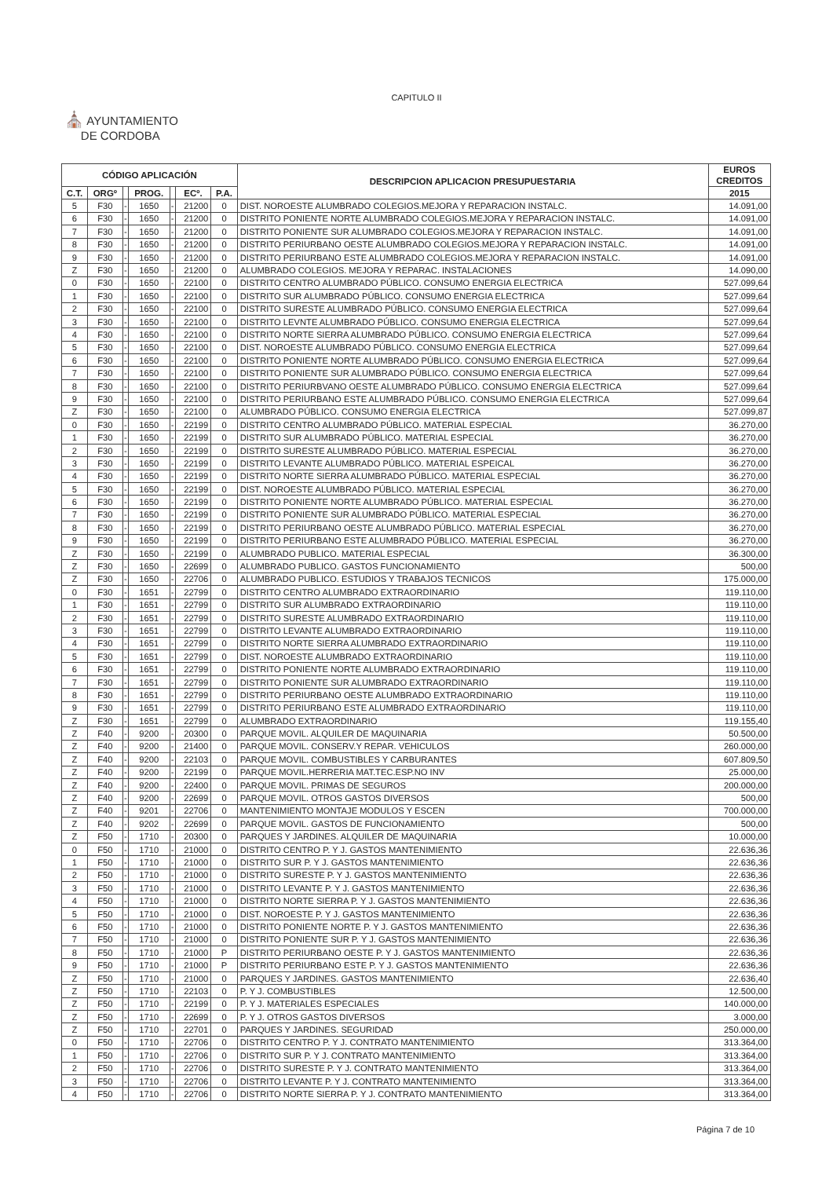CAPITULO II
⛪ AYUNTAMIENTO
DE CORDOBA
| CÓDIGO APLICACIÓN | | | | | | | DESCRIPCION APLICACION PRESUPUESTARIA | EUROS CREDITOS |
| --- | --- | --- | --- | --- | --- | --- | --- | --- |
| C.T. | ORGº | | PROG. | | ECº. | P.A. | | 2015 |
| 5 | F30 | - | 1650 | - | 21200 | 0 | DIST. NOROESTE ALUMBRADO COLEGIOS.MEJORA Y REPARACION INSTALC. | 14.091,00 |
| 6 | F30 | - | 1650 | - | 21200 | 0 | DISTRITO PONIENTE NORTE ALUMBRADO COLEGIOS.MEJORA Y REPARACION INSTALC. | 14.091,00 |
| 7 | F30 | - | 1650 | - | 21200 | 0 | DISTRITO PONIENTE SUR ALUMBRADO COLEGIOS.MEJORA Y REPARACION INSTALC. | 14.091,00 |
| 8 | F30 | - | 1650 | - | 21200 | 0 | DISTRITO PERIURBANO OESTE ALUMBRADO COLEGIOS.MEJORA Y REPARACION INSTALC. | 14.091,00 |
| 9 | F30 | - | 1650 | - | 21200 | 0 | DISTRITO PERIURBANO ESTE ALUMBRADO COLEGIOS.MEJORA Y REPARACION INSTALC. | 14.091,00 |
| Z | F30 | - | 1650 | - | 21200 | 0 | ALUMBRADO COLEGIOS. MEJORA Y REPARAC. INSTALACIONES | 14.090,00 |
| 0 | F30 | - | 1650 | - | 22100 | 0 | DISTRITO CENTRO ALUMBRADO PÚBLICO. CONSUMO ENERGIA ELECTRICA | 527.099,64 |
| 1 | F30 | - | 1650 | - | 22100 | 0 | DISTRITO SUR ALUMBRADO PÚBLICO. CONSUMO ENERGIA ELECTRICA | 527.099,64 |
| 2 | F30 | - | 1650 | - | 22100 | 0 | DISTRITO SURESTE ALUMBRADO PÚBLICO. CONSUMO ENERGIA ELECTRICA | 527.099,64 |
| 3 | F30 | - | 1650 | - | 22100 | 0 | DISTRITO LEVNTE ALUMBRADO PÚBLICO. CONSUMO ENERGIA ELECTRICA | 527.099,64 |
| 4 | F30 | - | 1650 | - | 22100 | 0 | DISTRITO NORTE SIERRA ALUMBRADO PÚBLICO. CONSUMO ENERGIA ELECTRICA | 527.099,64 |
| 5 | F30 | - | 1650 | - | 22100 | 0 | DIST. NOROESTE ALUMBRADO PÚBLICO. CONSUMO ENERGIA ELECTRICA | 527.099,64 |
| 6 | F30 | - | 1650 | - | 22100 | 0 | DISTRITO PONIENTE NORTE ALUMBRADO PÚBLICO. CONSUMO ENERGIA ELECTRICA | 527.099,64 |
| 7 | F30 | - | 1650 | - | 22100 | 0 | DISTRITO PONIENTE SUR ALUMBRADO PÚBLICO. CONSUMO ENERGIA ELECTRICA | 527.099,64 |
| 8 | F30 | - | 1650 | - | 22100 | 0 | DISTRITO PERIURBVANO OESTE ALUMBRADO PÚBLICO. CONSUMO ENERGIA ELECTRICA | 527.099,64 |
| 9 | F30 | - | 1650 | - | 22100 | 0 | DISTRITO PERIURBANO ESTE ALUMBRADO PÚBLICO. CONSUMO ENERGIA ELECTRICA | 527.099,64 |
| Z | F30 | - | 1650 | - | 22100 | 0 | ALUMBRADO PÚBLICO. CONSUMO ENERGIA ELECTRICA | 527.099,87 |
| 0 | F30 | - | 1650 | - | 22199 | 0 | DISTRITO CENTRO ALUMBRADO PÚBLICO. MATERIAL ESPECIAL | 36.270,00 |
| 1 | F30 | - | 1650 | - | 22199 | 0 | DISTRITO SUR ALUMBRADO PÚBLICO. MATERIAL ESPECIAL | 36.270,00 |
| 2 | F30 | - | 1650 | - | 22199 | 0 | DISTRITO SURESTE ALUMBRADO PÚBLICO. MATERIAL ESPECIAL | 36.270,00 |
| 3 | F30 | - | 1650 | - | 22199 | 0 | DISTRITO LEVANTE ALUMBRADO PÚBLICO. MATERIAL ESPEICAL | 36.270,00 |
| 4 | F30 | - | 1650 | - | 22199 | 0 | DISTRITO NORTE SIERRA ALUMBRADO PÚBLICO. MATERIAL ESPECIAL | 36.270,00 |
| 5 | F30 | - | 1650 | - | 22199 | 0 | DIST. NOROESTE ALUMBRADO PÚBLICO. MATERIAL ESPECIAL | 36.270,00 |
| 6 | F30 | - | 1650 | - | 22199 | 0 | DISTRITO PONIENTE NORTE ALUMBRADO PÚBLICO. MATERIAL ESPECIAL | 36.270,00 |
| 7 | F30 | - | 1650 | - | 22199 | 0 | DISTRITO PONIENTE SUR ALUMBRADO PÚBLICO. MATERIAL ESPECIAL | 36.270,00 |
| 8 | F30 | - | 1650 | - | 22199 | 0 | DISTRITO PERIURBANO OESTE ALUMBRADO PÚBLICO. MATERIAL ESPECIAL | 36.270,00 |
| 9 | F30 | - | 1650 | - | 22199 | 0 | DISTRITO PERIURBANO ESTE ALUMBRADO PÚBLICO. MATERIAL ESPECIAL | 36.270,00 |
| Z | F30 | - | 1650 | - | 22199 | 0 | ALUMBRADO PUBLICO. MATERIAL ESPECIAL | 36.300,00 |
| Z | F30 | - | 1650 | - | 22699 | 0 | ALUMBRADO PUBLICO. GASTOS FUNCIONAMIENTO | 500,00 |
| Z | F30 | - | 1650 | - | 22706 | 0 | ALUMBRADO PUBLICO. ESTUDIOS Y TRABAJOS TECNICOS | 175.000,00 |
| 0 | F30 | - | 1651 | - | 22799 | 0 | DISTRITO CENTRO ALUMBRADO EXTRAORDINARIO | 119.110,00 |
| 1 | F30 | - | 1651 | - | 22799 | 0 | DISTRITO SUR ALUMBRADO EXTRAORDINARIO | 119.110,00 |
| 2 | F30 | - | 1651 | - | 22799 | 0 | DISTRITO SURESTE ALUMBRADO EXTRAORDINARIO | 119.110,00 |
| 3 | F30 | - | 1651 | - | 22799 | 0 | DISTRITO LEVANTE ALUMBRADO EXTRAORDINARIO | 119.110,00 |
| 4 | F30 | - | 1651 | - | 22799 | 0 | DISTRITO NORTE SIERRA ALUMBRADO EXTRAORDINARIO | 119.110,00 |
| 5 | F30 | - | 1651 | - | 22799 | 0 | DIST. NOROESTE ALUMBRADO EXTRAORDINARIO | 119.110,00 |
| 6 | F30 | - | 1651 | - | 22799 | 0 | DISTRITO PONIENTE NORTE ALUMBRADO EXTRAORDINARIO | 119.110,00 |
| 7 | F30 | - | 1651 | - | 22799 | 0 | DISTRITO PONIENTE SUR ALUMBRADO EXTRAORDINARIO | 119.110,00 |
| 8 | F30 | - | 1651 | - | 22799 | 0 | DISTRITO PERIURBANO OESTE ALUMBRADO EXTRAORDINARIO | 119.110,00 |
| 9 | F30 | - | 1651 | - | 22799 | 0 | DISTRITO PERIURBANO ESTE ALUMBRADO EXTRAORDINARIO | 119.110,00 |
| Z | F30 | - | 1651 | - | 22799 | 0 | ALUMBRADO EXTRAORDINARIO | 119.155,40 |
| Z | F40 | - | 9200 | - | 20300 | 0 | PARQUE MOVIL. ALQUILER DE MAQUINARIA | 50.500,00 |
| Z | F40 | - | 9200 | - | 21400 | 0 | PARQUE MOVIL. CONSERV.Y REPAR. VEHICULOS | 260.000,00 |
| Z | F40 | - | 9200 | - | 22103 | 0 | PARQUE MOVIL. COMBUSTIBLES Y CARBURANTES | 607.809,50 |
| Z | F40 | - | 9200 | - | 22199 | 0 | PARQUE MOVIL.HERRERIA MAT.TEC.ESP.NO INV | 25.000,00 |
| Z | F40 | - | 9200 | - | 22400 | 0 | PARQUE MOVIL. PRIMAS DE SEGUROS | 200.000,00 |
| Z | F40 | - | 9200 | - | 22699 | 0 | PARQUE MOVIL. OTROS GASTOS DIVERSOS | 500,00 |
| Z | F40 | - | 9201 | - | 22706 | 0 | MANTENIMIENTO MONTAJE MODULOS Y ESCEN | 700.000,00 |
| Z | F40 | - | 9202 | - | 22699 | 0 | PARQUE MOVIL. GASTOS DE FUNCIONAMIENTO | 500,00 |
| Z | F50 | - | 1710 | - | 20300 | 0 | PARQUES Y JARDINES. ALQUILER DE MAQUINARIA | 10.000,00 |
| 0 | F50 | - | 1710 | - | 21000 | 0 | DISTRITO CENTRO P. Y J. GASTOS MANTENIMIENTO | 22.636,36 |
| 1 | F50 | - | 1710 | - | 21000 | 0 | DISTRITO SUR P. Y J. GASTOS MANTENIMIENTO | 22.636,36 |
| 2 | F50 | - | 1710 | - | 21000 | 0 | DISTRITO SURESTE P. Y J. GASTOS MANTENIMIENTO | 22.636,36 |
| 3 | F50 | - | 1710 | - | 21000 | 0 | DISTRITO LEVANTE P. Y J. GASTOS MANTENIMIENTO | 22.636,36 |
| 4 | F50 | - | 1710 | - | 21000 | 0 | DISTRITO NORTE SIERRA P. Y J. GASTOS MANTENIMIENTO | 22.636,36 |
| 5 | F50 | - | 1710 | - | 21000 | 0 | DIST. NOROESTE P. Y J. GASTOS MANTENIMIENTO | 22.636,36 |
| 6 | F50 | - | 1710 | - | 21000 | 0 | DISTRITO PONIENTE NORTE P. Y J. GASTOS MANTENIMIENTO | 22.636,36 |
| 7 | F50 | - | 1710 | - | 21000 | 0 | DISTRITO PONIENTE SUR P. Y J. GASTOS MANTENIMIENTO | 22.636,36 |
| 8 | F50 | - | 1710 | - | 21000 | P | DISTRITO PERIURBANO OESTE P. Y J. GASTOS MANTENIMIENTO | 22.636,36 |
| 9 | F50 | - | 1710 | - | 21000 | P | DISTRITO PERIURBANO ESTE P. Y J. GASTOS MANTENIMIENTO | 22.636,36 |
| Z | F50 | - | 1710 | - | 21000 | 0 | PARQUES Y JARDINES. GASTOS MANTENIMIENTO | 22.636,40 |
| Z | F50 | - | 1710 | - | 22103 | 0 | P. Y J. COMBUSTIBLES | 12.500,00 |
| Z | F50 | - | 1710 | - | 22199 | 0 | P. Y J. MATERIALES ESPECIALES | 140.000,00 |
| Z | F50 | - | 1710 | - | 22699 | 0 | P. Y J. OTROS GASTOS DIVERSOS | 3.000,00 |
| Z | F50 | - | 1710 | - | 22701 | 0 | PARQUES Y JARDINES. SEGURIDAD | 250.000,00 |
| 0 | F50 | - | 1710 | - | 22706 | 0 | DISTRITO CENTRO P. Y J. CONTRATO MANTENIMIENTO | 313.364,00 |
| 1 | F50 | - | 1710 | - | 22706 | 0 | DISTRITO SUR P. Y J. CONTRATO MANTENIMIENTO | 313.364,00 |
| 2 | F50 | - | 1710 | - | 22706 | 0 | DISTRITO SURESTE P. Y J. CONTRATO MANTENIMIENTO | 313.364,00 |
| 3 | F50 | - | 1710 | - | 22706 | 0 | DISTRITO LEVANTE P. Y J. CONTRATO MANTENIMIENTO | 313.364,00 |
| 4 | F50 | - | 1710 | - | 22706 | 0 | DISTRITO NORTE SIERRA P. Y J. CONTRATO MANTENIMIENTO | 313.364,00 |
Página 7 de 10